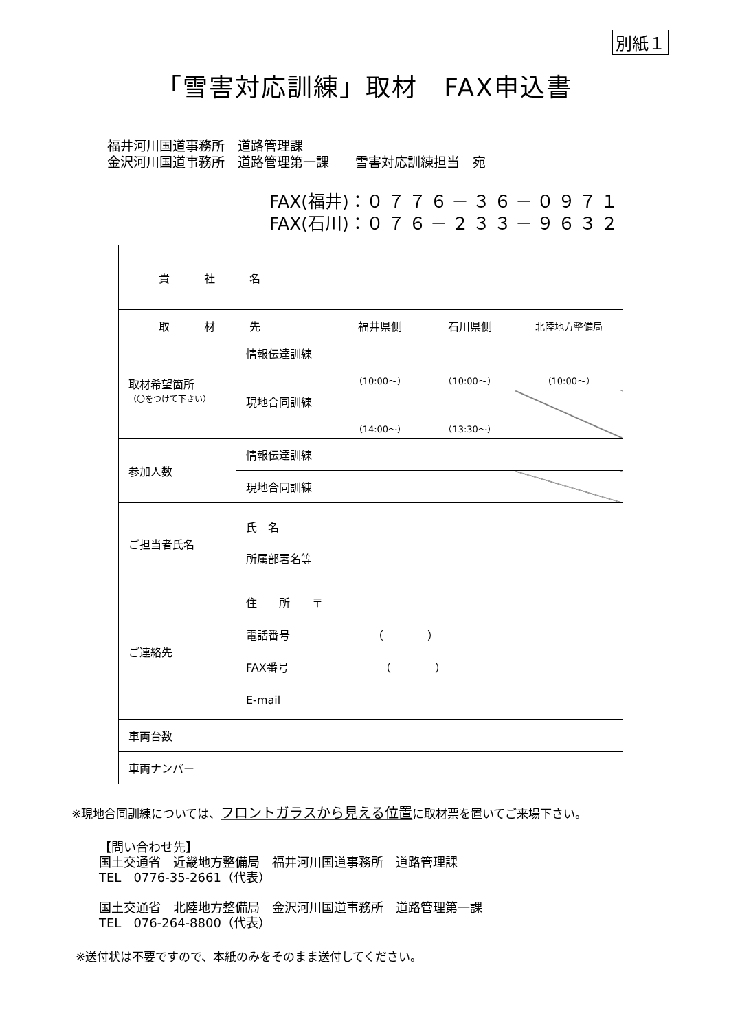別紙１
「雪害対応訓練」取材　FAX申込書
福井河川国道事務所　道路管理課
金沢河川国道事務所　道路管理第一課　　雪害対応訓練担当　宛
FAX(福井)：０７７６－３６－０９７１
FAX(石川)：０７６－２３３－９６３２
| 貴社名 | | | | |
| 取材先 | | 福井県側 | 石川県側 | 北陸地方整備局 |
| 取材希望箇所 （〇をつけて下さい） | 情報伝達訓練 | （10:00～） | （10:00～） | （10:00～） |
| | 現地合同訓練 | （14:00～） | （13:30～） | |
| 参加人数 | 情報伝達訓練 | | | |
| | 現地合同訓練 | | | |
| ご担当者氏名 | 氏 名 所属部署名等 | | | |
| ご連絡先 | 住 所 〒 電話番号 （ ） FAX番号 （ ） E-mail | | | |
| 車両台数 | | | | |
| 車両ナンバー | | | | |
※現地合同訓練については、フロントガラスから見える位置に取材票を置いてご来場下さい。
【問い合わせ先】
国土交通省　近畿地方整備局　福井河川国道事務所　道路管理課
TEL　0776-35-2661（代表）
国土交通省　北陸地方整備局　金沢河川国道事務所　道路管理第一課
TEL　076-264-8800（代表）
※送付状は不要ですので、本紙のみをそのまま送付してください。